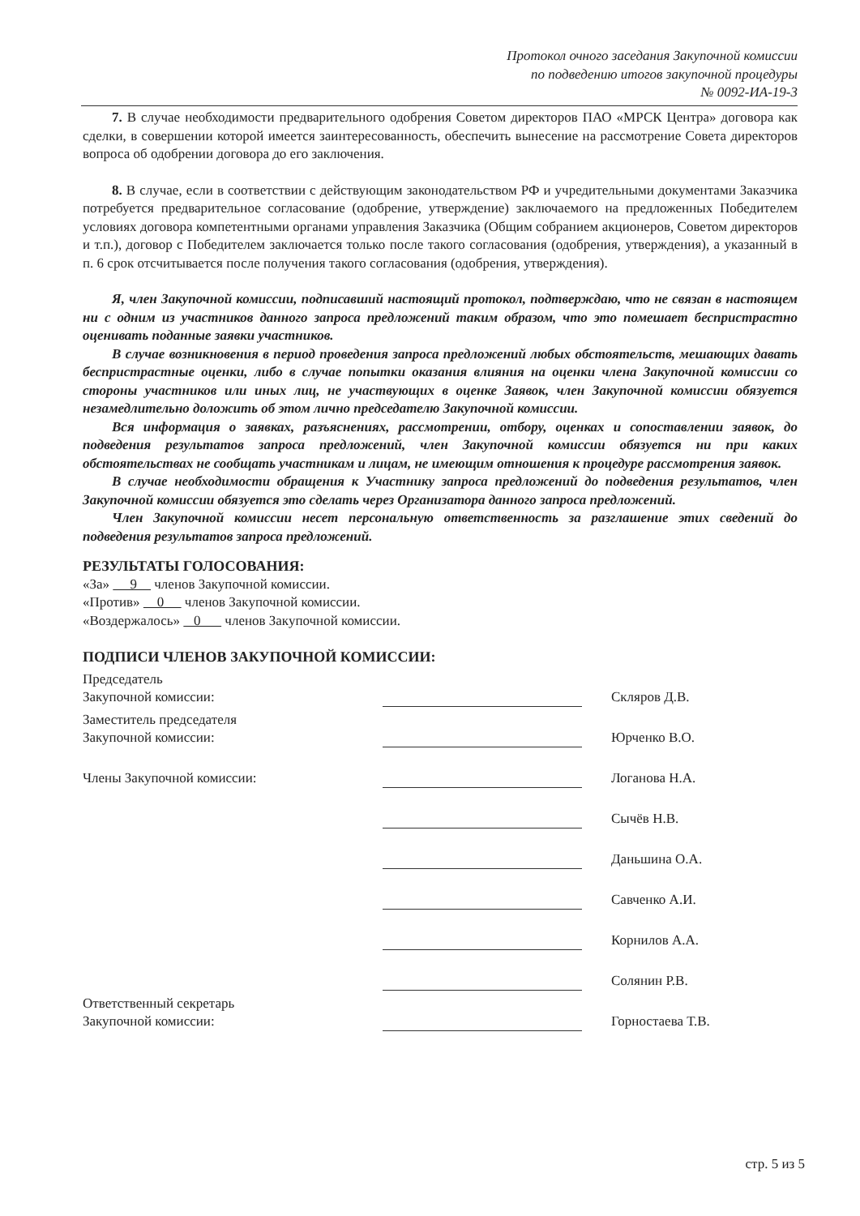Протокол очного заседания Закупочной комиссии
по подведению итогов закупочной процедуры
№ 0092-ИА-19-3
7. В случае необходимости предварительного одобрения Советом директоров ПАО «МРСК Центра» договора как сделки, в совершении которой имеется заинтересованность, обеспечить вынесение на рассмотрение Совета директоров вопроса об одобрении договора до его заключения.
8. В случае, если в соответствии с действующим законодательством РФ и учредительными документами Заказчика потребуется предварительное согласование (одобрение, утверждение) заключаемого на предложенных Победителем условиях договора компетентными органами управления Заказчика (Общим собранием акционеров, Советом директоров и т.п.), договор с Победителем заключается только после такого согласования (одобрения, утверждения), а указанный в п. 6 срок отсчитывается после получения такого согласования (одобрения, утверждения).
Я, член Закупочной комиссии, подписавший настоящий протокол, подтверждаю, что не связан в настоящем ни с одним из участников данного запроса предложений таким образом, что это помешает беспристрастно оценивать поданные заявки участников.
В случае возникновения в период проведения запроса предложений любых обстоятельств, мешающих давать беспристрастные оценки, либо в случае попытки оказания влияния на оценки члена Закупочной комиссии со стороны участников или иных лиц, не участвующих в оценке Заявок, член Закупочной комиссии обязуется незамедлительно доложить об этом лично председателю Закупочной комиссии.
Вся информация о заявках, разъяснениях, рассмотрении, отбору, оценках и сопоставлении заявок, до подведения результатов запроса предложений, член Закупочной комиссии обязуется ни при каких обстоятельствах не сообщать участникам и лицам, не имеющим отношения к процедуре рассмотрения заявок.
В случае необходимости обращения к Участнику запроса предложений до подведения результатов, член Закупочной комиссии обязуется это сделать через Организатора данного запроса предложений.
Член Закупочной комиссии несет персональную ответственность за разглашение этих сведений до подведения результатов запроса предложений.
РЕЗУЛЬТАТЫ ГОЛОСОВАНИЯ:
«За» 9 членов Закупочной комиссии.
«Против» 0 членов Закупочной комиссии.
«Воздержалось» 0 членов Закупочной комиссии.
ПОДПИСИ ЧЛЕНОВ ЗАКУПОЧНОЙ КОМИССИИ:
Председатель
Закупочной комиссии:
Скляров Д.В.
Заместитель председателя
Закупочной комиссии:
Юрченко В.О.
Члены Закупочной комиссии:
Логанова Н.А.
Сычёв Н.В.
Даньшина О.А.
Савченко А.И.
Корнилов А.А.
Солянин Р.В.
Ответственный секретарь
Закупочной комиссии:
Горностаева Т.В.
стр. 5 из 5